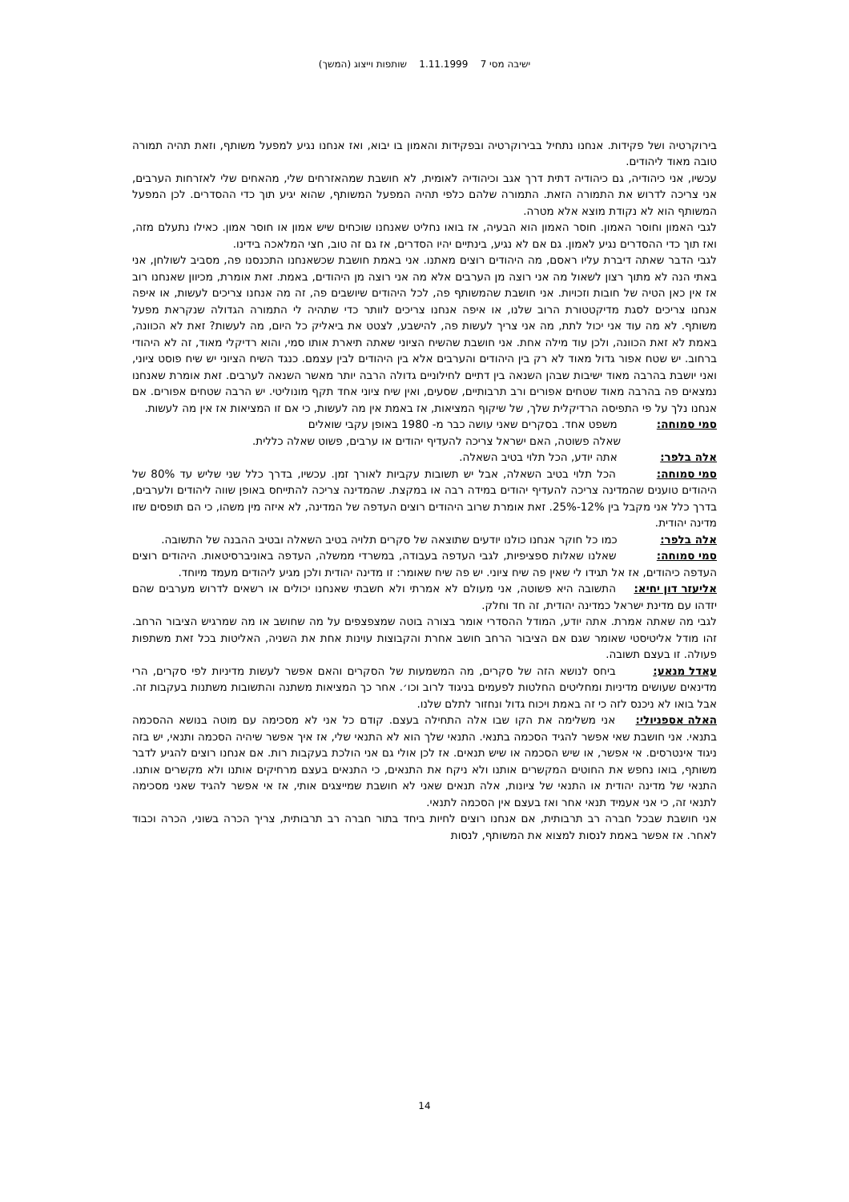ישיבה מסי 7 1.11.1999 שותפות וייצוג (המשך)
בירוקרטיה ושל פקידות. אנחנו נתחיל בבירוקרטיה ובפקידות והאמון בו יבוא, ואז אנחנו נגיע למפעל משותף, וזאת תהיה תמורה טובה מאוד ליהודים.
עכשיו, אני כיהודיה, גם כיהודיה דתית דרך אגב וכיהודיה לאומית, לא חושבת שמהאזרחים שלי, מהאחים שלי לאזרחות הערבים, אני צריכה לדרוש את התמורה הזאת. התמורה שלהם כלפי תהיה המפעל המשותף, שהוא יגיע תוך כדי ההסדרים. לכן המפעל המשותף הוא לא נקודת מוצא אלא מטרה.
לגבי האמון וחוסר האמון. חוסר האמון הוא הבעיה, אז בואו נחליט שאנחנו שוכחים שיש אמון או חוסר אמון. כאילו נתעלם מזה, ואז תוך כדי ההסדרים נגיע לאמון. גם אם לא נגיע, בינתיים יהיו הסדרים, אז גם זה טוב, חצי המלאכה בידינו.
לגבי הדבר שאתה דיברת עליו ראסם, מה היהודים רוצים מאתנו. אני באמת חושבת שכשאנחנו התכנסנו פה, מסביב לשולחן, אני באתי הנה לא מתוך רצון לשאול מה אני רוצה מן הערבים אלא מה אני רוצה מן היהודים, באמת. זאת אומרת, מכיוון שאנחנו רוב אז אין כאן הטיה של חובות וזכויות. אני חושבת שהמשותף פה, לכל היהודים שיושבים פה, זה מה אנחנו צריכים לעשות, או איפה אנחנו צריכים לסגת מדיקטטורת הרוב שלנו, או איפה אנחנו צריכים לוותר כדי שתהיה לי התמורה הגדולה שנקראת מפעל משותף. לא מה עוד אני יכול לתת, מה אני צריך לעשות פה, להישבע, לצטט את ביאליק כל היום, מה לעשות? זאת לא הכוונה, באמת לא זאת הכוונה, ולכן עוד מילה אחת. אני חושבת שהשיח הציוני שאתה תיארת אותו סמי, והוא רדיקלי מאוד, זה לא היהודי ברחוב. יש שטח אפור גדול מאוד לא רק בין היהודים והערבים אלא בין היהודים לבין עצמם. כנגד השיח הציוני יש שיח פוסט ציוני, ואני יושבת בהרבה מאוד ישיבות שבהן השנאה בין דתיים לחילוניים גדולה הרבה יותר מאשר השנאה לערבים. זאת אומרת שאנחנו נמצאים פה בהרבה מאוד שטחים אפורים ורב תרבותיים, שסעים, ואין שיח ציוני אחד תקף מונוליטי. יש הרבה שטחים אפורים. אם אנחנו נלך על פי התפיסה הרדיקלית שלך, של שיקוף המציאות, אז באמת אין מה לעשות, כי אם זו המציאות אז אין מה לעשות.
סמי סמוחה: משפט אחד. בסקרים שאני עושה כבר מ- 1980 באופן עקבי שואלים
שאלה פשוטה, האם ישראל צריכה להעדיף יהודים או ערבים, פשוט שאלה כללית.
אלה בלפר: אתה יודע, הכל תלוי בטיב השאלה.
סמי סמוחה: הכל תלוי בטיב השאלה, אבל יש תשובות עקביות לאורך זמן. עכשיו, בדרך כלל שני שליש עד 80% של היהודים טוענים שהמדינה צריכה להעדיף יהודים במידה רבה או במקצת. שהמדינה צריכה להתייחס באופן שווה ליהודים ולערבים, בדרך כלל אני מקבל בין 12%-25%. זאת אומרת שרוב היהודים רוצים העדפה של המדינה, לא איזה מין משהו, כי הם תופסים שזו מדינה יהודית.
אלה בלפר: כמו כל חוקר אנחנו כולנו יודעים שתוצאה של סקרים תלויה בטיב השאלה ובטיב ההבנה של התשובה.
סמי סמוחה: שאלנו שאלות ספציפיות, לגבי העדפה בעבודה, במשרדי ממשלה, העדפה באוניברסיטאות. היהודים רוצים העדפה כיהודים, אז אל תגידו לי שאין פה שיח ציוני. יש פה שיח שאומר: זו מדינה יהודית ולכן מגיע ליהודים מעמד מיוחד.
אליעזר דון יחיא: התשובה היא פשוטה, אני מעולם לא אמרתי ולא חשבתי שאנחנו יכולים או רשאים לדרוש מערבים שהם יזדהו עם מדינת ישראל כמדינה יהודית, זה חד וחלק.
לגבי מה שאתה אמרת. אתה יודע, המודל ההסדרי אומר בצורה בוטה שמצפצפים על מה שחושב או מה שמרגיש הציבור הרחב. זהו מודל אליטיסטי שאומר שגם אם הציבור הרחב חושב אחרת והקבוצות עוינות אחת את השניה, האליטות בכל זאת משתפות פעולה. זו בעצם תשובה.
עאדל מנאע: ביחס לנושא הזה של סקרים, מה המשמעות של הסקרים והאם אפשר לעשות מדיניות לפי סקרים, הרי מדינאים שעושים מדיניות ומחליטים החלטות לפעמים בניגוד לרוב וכו׳. אחר כך המציאות משתנה והתשובות משתנות בעקבות זה. אבל בואו לא ניכנס לזה כי זה באמת ויכוח גדול ונחזור לתלם שלנו.
האלה אספניולי: אני משלימה את הקו שבו אלה התחילה בעצם. קודם כל אני לא מסכימה עם מוטה בנושא ההסכמה בתנאי. אני חושבת שאי אפשר להגיד הסכמה בתנאי. התנאי שלך הוא לא התנאי שלי, אז איך אפשר שיהיה הסכמה ותנאי, יש בזה ניגוד אינטרסים. אי אפשר, או שיש הסכמה או שיש תנאים. אז לכן אולי גם אני הולכת בעקבות רות. אם אנחנו רוצים להגיע לדבר משותף, בואו נחפש את החוטים המקשרים אותנו ולא ניקח את התנאים, כי התנאים בעצם מרחיקים אותנו ולא מקשרים אותנו. התנאי של מדינה יהודית או התנאי של ציונות, אלה תנאים שאני לא חושבת שמייצגים אותי, אז אי אפשר להגיד שאני מסכימה לתנאי זה, כי אני אעמיד תנאי אחר ואז בעצם אין הסכמה לתנאי.
אני חושבת שבכל חברה רב תרבותית, אם אנחנו רוצים לחיות ביחד בתור חברה רב תרבותית, צריך הכרה בשוני, הכרה וכבוד לאחר. אז אפשר באמת לנסות למצוא את המשותף, לנסות
14